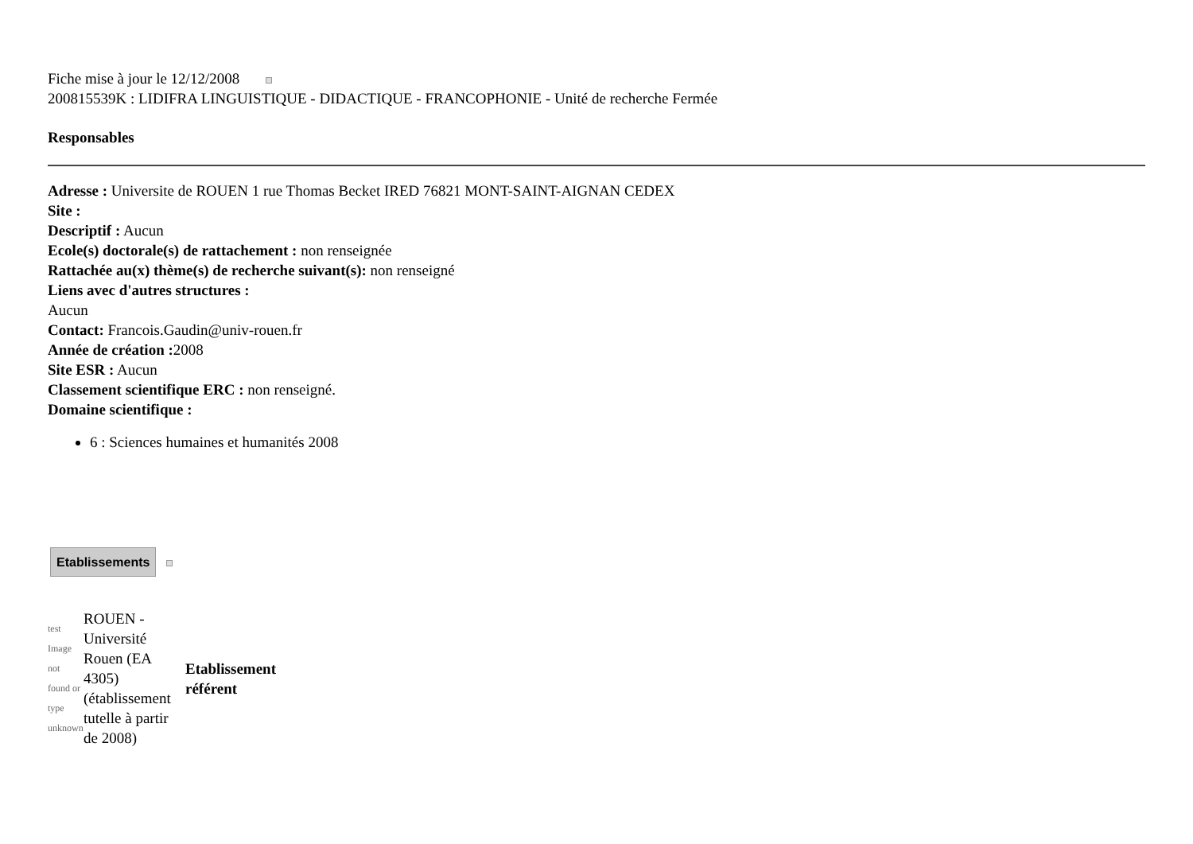Fiche mise à jour le 12/12/2008
200815539K : LIDIFRA LINGUISTIQUE - DIDACTIQUE - FRANCOPHONIE - Unité de recherche Fermée
Responsables
Adresse : Universite de ROUEN 1 rue Thomas Becket IRED 76821 MONT-SAINT-AIGNAN CEDEX
Site :
Descriptif : Aucun
Ecole(s) doctorale(s) de rattachement : non renseignée
Rattachée au(x) thème(s) de recherche suivant(s): non renseigné
Liens avec d'autres structures :
Aucun
Contact: Francois.Gaudin@univ-rouen.fr
Année de création : 2008
Site ESR : Aucun
Classement scientifique ERC : non renseigné.
Domaine scientifique :
6 : Sciences humaines et humanités 2008
Etablissements
| test Image not found or type unknown | ROUEN - Université Rouen (EA 4305) (établissement tutelle à partir de 2008) | Etablissement référent |